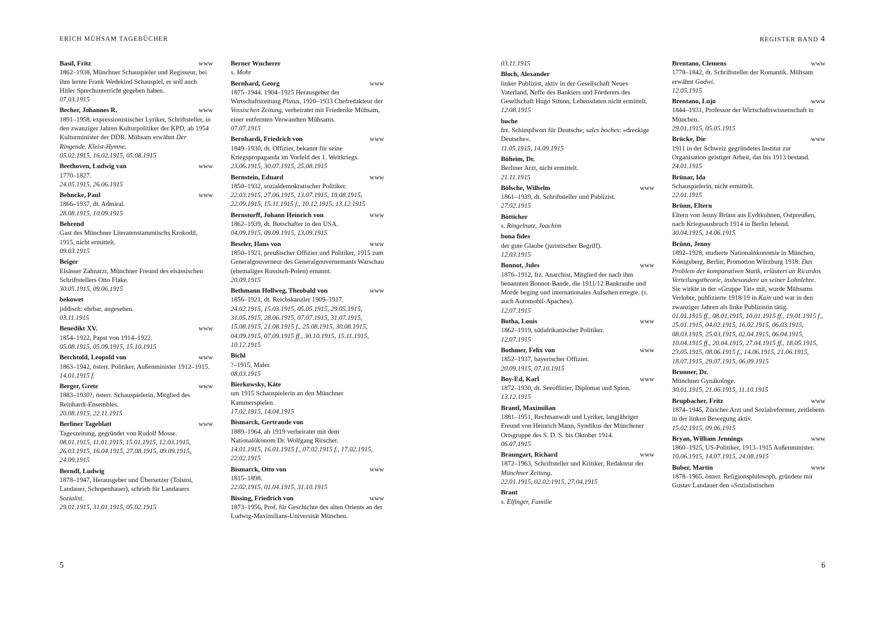ERICH MÜHSAM TAGEBÜCHER
Basil, Fritz www
1862–1938, Münchner Schauspieler und Regisseur, bei ihm lernte Frank Wedekind Schauspiel, er soll auch Hitler Sprechunterricht gegeben haben.
07.03.1915
Becher, Johannes R. www
1891–1958, expressionistischer Lyriker, Schriftsteller, in den zwanziger Jahren Kulturpolitiker der KPD, ab 1954 Kulturminister der DDR. Mühsam erwähnt Der Ringende. Kleist-Hymne.
05.02.1915, 16.02.1915, 05.08.1915
Beethoven, Ludwig van www
1770–1827.
24.05.1915, 26.06.1915
Behncke, Paul www
1866–1937, dt. Admiral.
28.08.1915, 10.09.1915
Behrend
Gast des Münchner Literatenstammtischs Krokodil, 1915, nicht ermittelt.
09.03.1915
Beiger
Elsässer Zahnarzt, Münchner Freund des elsässischen Schriftstellers Otto Flake.
30.05.1915, 09.06.1915
bekowet
jiddisch: ehrbar, angesehen.
03.11.1915
Benedikt XV. www
1854–1922, Papst von 1914–1922.
05.08.1915, 05.09.1915, 15.10.1915
Berchtold, Leopold von www
1863–1942, österr. Politiker, Außenminister 1912–1915.
14.01.1915 f.
Berger, Grete www
1883–1930?, österr. Schauspielerin, Mitglied des Reinhardt-Ensembles.
20.08.1915, 22.11.1915
Berliner Tageblatt www
Tageszeitung, gegründet von Rudolf Mosse.
08.01.1915, 11.01.1915, 15.01.1915, 12.03.1915, 26.03.1915, 16.04.1915, 27.08.1915, 09.09.1915, 24.09.1915
Berndl, Ludwig
1878–1947, Herausgeber und Übersetzer (Tolstoi, Landauer, Schopenhauer), schrieb für Landauers Sozialist.
29.01.1915, 31.01.1915, 05.02.1915
Berner Wucherer
s. Mohr
Bernhard, Georg www
1875–1944. 1904–1925 Herausgeber der Wirtschaftszeitung Plutus, 1920–1933 Chefredakteur der Vossischen Zeitung, verheiratet mit Friederike Mühsam, einer entfernten Verwandten Mühsams.
07.07.1915
Bernhardi, Friedrich von www
1849–1930, dt. Offizier, bekannt für seine Kriegspropaganda im Vorfeld des 1. Weltkriegs.
23.06.1915, 30.07.1915, 25.08.1915
Bernstein, Eduard www
1850–1932, sozialdemokratischer Politiker.
22.03.1915, 27.06.1915, 13.07.1915, 19.08.1915, 22.09.1915, 15.11.1915 f., 10.12.1915, 13.12.1915
Bernstorff, Johann Heinrich von www
1862–1939, dt. Botschafter in den USA.
04.09.1915, 09.09.1915, 13.09.1915
Beseler, Hans von www
1850–1921, preußischer Offizier und Politiker, 1915 zum Generalgouverneur des Generalgouvernemants Warschau (ehemaliges Russisch-Polen) ernannt.
20.09.1915
Bethmann Hollweg, Theobald von www
1856–1921, dt. Reichskanzler 1909–1917.
24.02.1915, 15.03.1915, 05.05.1915, 29.05.1915, 31.05.1915, 28.06.1915, 07.07.1915, 31.07.1915, 15.08.1915, 21.08.1915 f., 25.08.1915, 30.08.1915, 04.09.1915, 07.09.1915 ff., 30.10.1915, 15.11.1915, 10.12.1915
Bichl
?–1915, Maler.
08.03.1915
Bierkowsky, Käte
um 1915 Schauspielerin an den Münchner Kammerspielen.
17.02.1915, 14.04.1915
Bismarck, Gertraude von
1889–1964, ab 1919 verheiratet mit dem Nationalökonom Dr. Wolfgang Ritscher.
14.01.1915, 16.01.1915 f., 07.02.1915 f., 17.02.1915, 22.02.1915
Bismarck, Otto von www
1815–1898.
22.02.1915, 01.04.1915, 31.10.1915
Bissing, Friedrich von www
1873–1956, Prof. für Geschichte des alten Orients an der Ludwig-Maximilians-Universität München.
5
REGISTER BAND 4
03.11.1915
Bloch, Alexander
linker Publizist, aktiv in der Gesellschaft Neues Vaterland, Neffe des Bankiers und Förderers des Gesellschaft Hugo Simon, Lebensdaten nicht ermittelt.
12.08.1915
boche
frz. Schimpfwort für Deutsche; sales boches: »dreckige Deutsche«.
11.05.1915, 14.09.1915
Böheim, Dr.
Berliner Arzt, nicht ermittelt.
21.11.1915
Bölsche, Wilhelm www
1861–1939, dt. Schriftsteller und Publizist.
27.02.1915
Bötticher
s. Ringelnatz, Joachim
bona fides
der gute Glaube (juristischer Begriff).
12.03.1915
Bonnot, Jules www
1876–1912, frz. Anarchist, Mitglied der nach ihm benannten Bonnot-Bande, die 1911/12 Bankraube und Morde beging und internationales Aufsehen erregte. (s. auch Automobil-Apachen).
12.07.1915
Botha, Louis www
1862–1919, südafrikanischer Politiker.
12.07.1915
Bothmer, Felix von www
1852–1937, bayerischer Offizier.
20.09.1915, 07.10.1915
Boy-Ed, Karl www
1872–1930, dt. Seeoffizier, Diplomat und Spion.
13.12.1915
Brantl, Maximilian
1881–1951, Rechtsanwalt und Lyriker, langjähriger Freund von Heinrich Mann, Syndikus der Münchener Ortsgruppe des S. D. S. bis Oktober 1914.
06.07.1915
Braungart, Richard www
1872–1963, Schriftsteller und Kritiker, Redakteur der Münchner Zeitung.
22.01.1915, 02.02.1915, 27.04.1915
Braut
s. Elfinger, Familie
Brentano, Clemens www
1778–1842, dt. Schriftsteller der Romantik. Mühsam erwähnt Godwi.
12.05.1915
Brentano, Lujo www
1844–1931, Professor der Wirtschaftswissenschaft in München.
29.01.1915, 05.05.1915
Brücke, Die www
1911 in der Schweiz gegründetes Institut zur Organisation geistiger Arbeit, das bis 1913 bestand.
24.01.1915
Brünar, Ida
Schauspielerin, nicht ermittelt.
22.01.1915
Brünn, Eltern
Eltern von Jenny Brünn aus Eydtkuhnen, Ostpreußen, nach Kriegsausbruch 1914 in Berlin lebend.
30.04.1915, 14.06.1915
Brünn, Jenny
1892–1928, studierte Nationalökonomie in München, Königsberg, Berlin; Promotion Würzburg 1918: Das Problem der komparativen Statik, erläutert an Ricardos Verteilungstheorie, insbesondere an seiner Lohnlehre. Sie wirkte in der »Gruppe Tat« mit, wurde Mühsams Verlobte, publizierte 1918/19 in Kain und war in den zwanziger Jahren als linke Publizistin tätig.
01.01.1915 ff., 08.01.1915, 10.01.1915 ff., 19.01.1915 f., 25.01.1915, 04.02.1915, 16.02.1915, 06.03.1915, 08.03.1915, 25.03.1915, 02.04.1915, 06.04.1915, 10.04.1915 ff., 20.04.1915, 27.04.1915 ff., 18.05.1915, 23.05.1915, 08.06.1915 f., 14.06.1915, 21.06.1915, 18.07.1915, 29.07.1915, 06.09.1915
Brunner, Dr.
Münchner Gynäkologe.
30.01.1915, 21.06.1915, 11.10.1915
Brupbacher, Fritz www
1874–1945, Züricher Arzt und Sozialreformer, zeitlebens in der linken Bewegung aktiv.
15.02.1915, 09.06.1915
Bryan, William Jennings www
1860–1925, US-Politiker, 1913–1915 Außenminister.
10.06.1915, 14.07.1915, 24.08.1915
Buber, Martin www
1878–1965, österr. Religionsphilosoph, gründete mit Gustav Landauer den »Sozialistischen
6